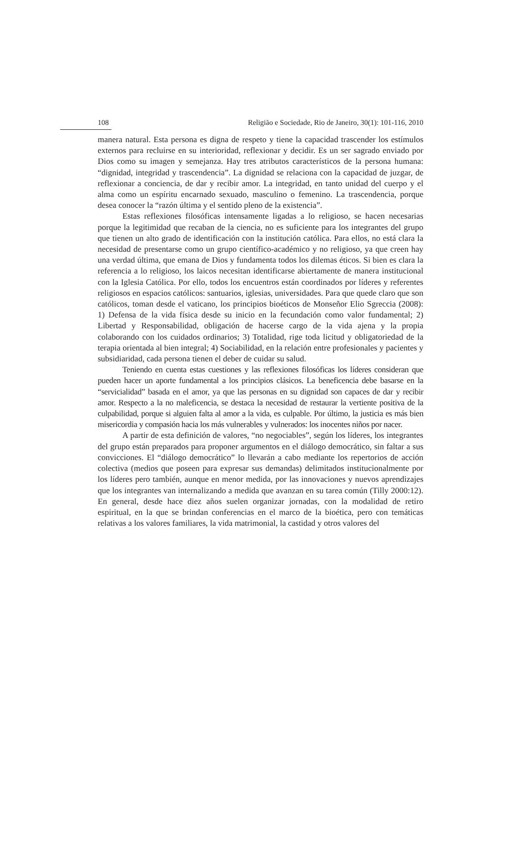108 Religião e Sociedade, Rio de Janeiro, 30(1): 101-116, 2010
manera natural. Esta persona es digna de respeto y tiene la capacidad trascender los estímulos externos para recluirse en su interioridad, reflexionar y decidir. Es un ser sagrado enviado por Dios como su imagen y semejanza. Hay tres atributos característicos de la persona humana: “dignidad, integridad y trascendencia”. La dignidad se relaciona con la capacidad de juzgar, de reflexionar a conciencia, de dar y recibir amor. La integridad, en tanto unidad del cuerpo y el alma como un espíritu encarnado sexuado, masculino o femenino. La trascendencia, porque desea conocer la “razón última y el sentido pleno de la existencia”.
Estas reflexiones filosóficas intensamente ligadas a lo religioso, se hacen necesarias porque la legitimidad que recaban de la ciencia, no es suficiente para los integrantes del grupo que tienen un alto grado de identificación con la institución católica. Para ellos, no está clara la necesidad de presentarse como un grupo científico-académico y no religioso, ya que creen hay una verdad última, que emana de Dios y fundamenta todos los dilemas éticos. Si bien es clara la referencia a lo religioso, los laicos necesitan identificarse abiertamente de manera institucional con la Iglesia Católica. Por ello, todos los encuentros están coordinados por líderes y referentes religiosos en espacios católicos: santuarios, iglesias, universidades. Para que quede claro que son católicos, toman desde el vaticano, los principios bioéticos de Monseñor Elio Sgreccia (2008): 1) Defensa de la vida física desde su inicio en la fecundación como valor fundamental; 2) Libertad y Responsabilidad, obligación de hacerse cargo de la vida ajena y la propia colaborando con los cuidados ordinarios; 3) Totalidad, rige toda licitud y obligatoriedad de la terapia orientada al bien integral; 4) Sociabilidad, en la relación entre profesionales y pacientes y subsidiaridad, cada persona tienen el deber de cuidar su salud.
Teniendo en cuenta estas cuestiones y las reflexiones filosóficas los líderes consideran que pueden hacer un aporte fundamental a los principios clásicos. La beneficencia debe basarse en la “servicialidad” basada en el amor, ya que las personas en su dignidad son capaces de dar y recibir amor. Respecto a la no maleficencia, se destaca la necesidad de restaurar la vertiente positiva de la culpabilidad, porque si alguien falta al amor a la vida, es culpable. Por último, la justicia es más bien misericordia y compasión hacia los más vulnerables y vulnerados: los inocentes niños por nacer.
A partir de esta definición de valores, “no negociables”, según los líderes, los integrantes del grupo están preparados para proponer argumentos en el diálogo democrático, sin faltar a sus convicciones. El “diálogo democrático” lo llevarán a cabo mediante los repertorios de acción colectiva (medios que poseen para expresar sus demandas) delimitados institucionalmente por los líderes pero también, aunque en menor medida, por las innovaciones y nuevos aprendizajes que los integrantes van internalizando a medida que avanzan en su tarea común (Tilly 2000:12). En general, desde hace diez años suelen organizar jornadas, con la modalidad de retiro espiritual, en la que se brindan conferencias en el marco de la bioética, pero con temáticas relativas a los valores familiares, la vida matrimonial, la castidad y otros valores del